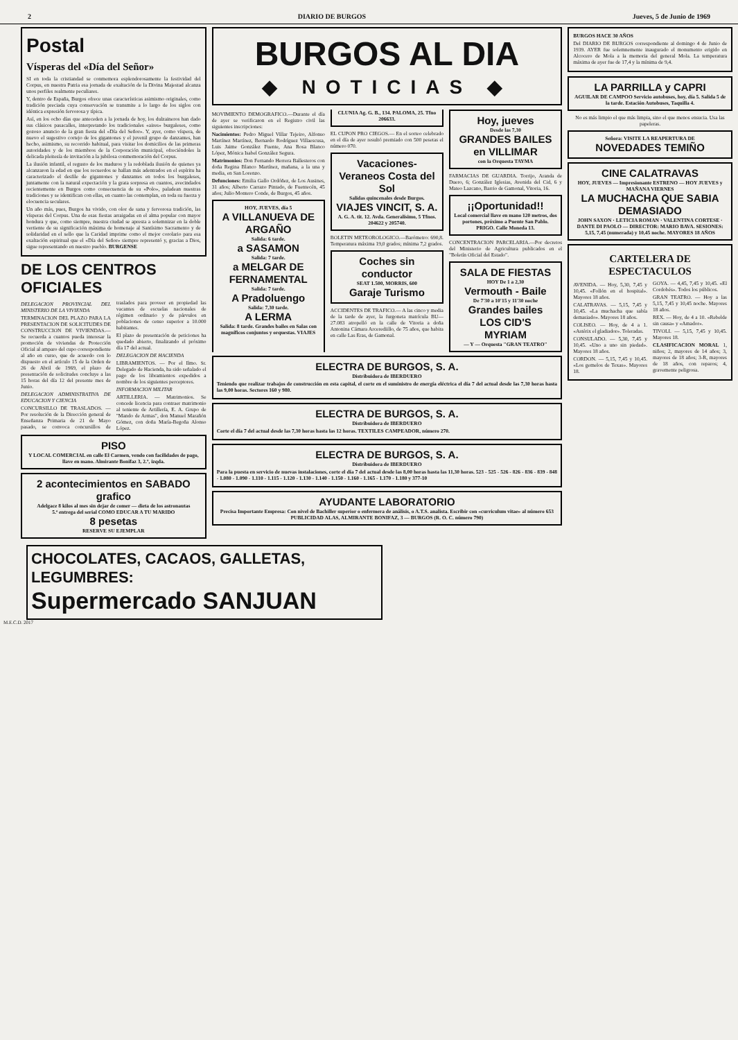2 DIARIO DE BURGOS Jueves, 5 de Junio de 1969
Postal
Vísperas del «Día del Señor»
SI en toda la cristiandad se conmemora esplendorosamente la festividad del Corpus, en nuestra Patria esa jornada de exaltación de la Divina Majestad alcanza unos perfiles realmente peculiares.
Y, dentro de España, Burgos ofrece unas características asimismo originales, como tradición preciada cuya conservación se transmite a lo largo de los siglos con idéntica expresión fervorosa y típica.
Así, en los ocho días que anteceden a la jornada de hoy, los dulzaineros han dado sus clásicos pasacalles, interpretando los tradicionales «aires» burgaleses, como gozoso anuncio de la gran fiesta del «Día del Señor». Y, ayer, como víspera, de nuevo el sugestivo cortejo de los gigantones y el juvenil grupo de danzantes, han hecho, asimismo, su recorrido habitual, para visitar los domicilios de las primeras autoridades y de los miembros de la Corporación municipal, ofreciéndoles la delicada pleitesía de invitación a la jubilosa conmemoración del Corpus.
La ilusión infantil, el regusto de los maduros y la redoblada ilusión de quienes ya alcanzaron la edad en que los recuerdos se hallan más adentrados en el espíritu ha caracterizado el desfile de gigantones y danzantes en todos los burgaleses, juntamente con la natural expectación y la grata sorpresa en cuantos, avecindados recientemente en Burgos como consecuencia de su «Polo», paladean nuestras tradiciones y se identifican con ellas, en cuanto las contemplan, en toda su fuerza y elocuencia seculares.
Un año más, pues, Burgos ha vivido, con olor de sana y fervorosa tradición, las vísperas del Corpus. Una de esas fiestas arraigadas en el alma popular con mayor hondura y que, como siempre, nuestra ciudad se apresta a solemnizar en la doble vertiente de su significación máxima de homenaje al Santísimo Sacramento y de solidaridad en el sello que la Caridad imprime como el mejor corolario para esa exaltación espiritual que el «Día del Señor» siempre representó y, gracias a Dios, sigue representando en nuestro pueblo. BURGENSE
DE LOS CENTROS OFICIALES
DELEGACION PROVINCIAL DEL MINISTERIO DE LA VIVIENDA
TERMINACION DEL PLAZO PARA LA PRESENTACION DE SOLICITUDES DE CONSTRUCCION DE VIVIENDAS.— Se recuerda a cuantos pueda interesar la promoción de viviendas de Protección Oficial al amparo del cupo correspondiente al año en curso, que de acuerdo con lo dispuesto en el artículo 15 de la Orden de 26 de Abril de 1969, el plazo de presentación de solicitudes concluye a las 15 horas del día 12 del presente mes de Junio.
DELEGACION ADMINISTRATIVA DE EDUCACION Y CIENCIA
CONCURSILLO DE TRASLADOS. — Por resolución de la Dirección general de Enseñanza Primaria de 21 de Mayo pasado, se convoca concursillos de traslados para proveer en propiedad las vacantes de escuelas nacionales de régimen ordinario y de párvulos en poblaciones de censo superior a 10.000 habitantes.
El plazo de presentación de peticiones ha quedado abierto, finalizando el próximo día 17 del actual.
DELEGACION DE HACIENDA
LIBRAMIENTOS. — Por el Ilmo. Sr. Delegado de Hacienda, ha sido señalado el pago de los libramientos expedidos a nombre de los siguientes perceptores.
INFORMACION MILITAR
ARTILLERIA. — Matrimonios. Se concede licencia para contraer matrimonio al teniente de Artillería, E. A. Grupo de "Mando de Armas", don Manuel Marañón Gómez, con doña María-Begoña Alonso López.
PISO
Y LOCAL COMERCIAL en calle El Carmen, vendo con facilidades de pago, llave en mano. Almirante Bonifaz 3, 2.º, izqda.
2 acontecimientos en SABADO grafico
Adelgace 8 kilos al mes sin dejar de comer — dieta de los astronautas
5.ª entrega del serial COMO EDUCAR A TU MARIDO
8 pesetas
RESERVE SU EJEMPLAR
BURGOS AL DIA
◆ NOTICIAS ◆
MOVIMIENTO DEMOGRAFICO.—Durante el día de ayer se verificaron en el Registro civil las siguientes inscripciones:
Nacimientos: Pedro Miguel Villar Tejeiro, Alfonso Martínez Martínez, Bernardo Rodríguez Villaescusa, Luis Jaime González Fuente, Ana Rosa Blanco López, Mónica Isabel González Segura.
Matrimonios: Don Fernando Herrera Ballesteros con doña Regina Blanco Martínez, mañana, a la una y media, en San Lorenzo.
Defunciones: Emilia Gallo Ordóñez, de Los Ausines, 31 años; Alberto Carrazo Pintado, de Fuentecén, 45 años; Julio Montero Conde, de Burgos, 45 años.
HOY, JUEVES, día 5
A VILLANUEVA DE ARGAÑO
Salida: 6 tarde.
a SASAMON
Salida: 7 tarde.
a MELGAR DE FERNAMENTAL
Salida: 7 tarde.
A Pradoluengo
Salida: 7,30 tarde.
A LERMA
Salida: 8 tarde. Grandes bailes en Salas con magníficos conjuntos y orquestas. VIAJES CLUNIA Ag. G. B., 134. PALOMA, 25. Tfno 206633.
EL CUPON PRO CIEGOS.— En el sorteo celebrado en el día de ayer resultó premiado con 500 pesetas el número 070.
Vacaciones-Veraneos Costa del Sol
Salidas quincenales desde Burgos.
VIAJES VINCIT, S. A.
A. G. A. tit. 12. Avda. Generalísimo, 5 Tfnos. 204622 y 205740.
BOLETIN METEOROLOGICO.—Barómetro: 690,8. Temperatura máxima 19,0 grados; mínima 7,2 grados.
Coches sin conductor
SEAT 1.500, MORRIS, 600
Garaje Turismo
ACCIDENTES DE TRAFICO.— A las cinco y media de la tarde de ayer, la furgoneta matrícula BU—27.083 atropelló en la calle de Vitoria a doña Antonina Cámara Arcerediillo, de 75 años, que habita en calle Las Eras, de Gamonal.
Hoy, jueves
Desde las 7,30
GRANDES BAILES en VILLIMAR
con la Orquesta TAYMA
FARMACIAS DE GUARDIA. Torrijo, Aranda de Duero, 6; González Iglesias, Avenida del Cid, 6 y Mateo Lazcano, Barrio de Gamonal, Vitoria, 16.
¡¡Oportunidad!!
Local comercial llave en mano 120 metros, dos portones, próximo a Puente San Pablo. PRIGO. Calle Moneda 13.
CONCENTRACION PARCELARIA.—Por decretos del Ministerio de Agricultura publicados en el "Boletín Oficial del Estado".
SALA DE FIESTAS
HOY De 1 a 2,30
Vermouth - Baile
De 7'30 a 10'15 y 11'30 noche
Grandes bailes
LOS CID'S
MYRIAM
— Y — Orquesta "GRAN TEATRO"
ELECTRA DE BURGOS, S. A.
Distribuidora de IBERDUERO
Teniendo que realizar trabajos de construcción en esta capital, el corte en el suministro de energía eléctrica el día 7 del actual desde las 7,30 horas hasta las 9,00 horas. Sectores 160 y 980.
ELECTRA DE BURGOS, S. A.
Distribuidora de IBERDUERO
Corte el día 7 del actual desde las 7,30 horas hasta las 12 horas. TEXTILES CAMPEADOR, número 270.
ELECTRA DE BURGOS, S. A.
Distribuidora de IBERDUERO
Para la puesta en servicio de nuevas instalaciones, corte el día 7 del actual desde las 8,00 horas hasta las 11,30 horas. 523 - 525 - 526 - 826 - 836 - 839 - 848 - 1.080 - 1.090 - 1.110 - 1.115 - 1.120 - 1.130 - 1.140 - 1.150 - 1.160 - 1.165 - 1.170 - 1.180 y 377-10
AYUDANTE LABORATORIO
Precisa Importante Empresa: Con nivel de Bachiller superior o enfermera de análisis, o A.T.S. analista. Escribir con «curriculum vitae» al número 653 PUBLICIDAD ALAS, ALMIRANTE BONIFAZ, 3 — BURGOS (R. O. C. número 790)
BURGOS HACE 30 AÑOS
Del DIARIO DE BURGOS correspondiente al domingo 4 de Junio de 1939. AYER fue solemnemente inaugurado el monumento erigido en Alcocero de Mola a la memoria del general Mola. La temperatura máxima de ayer fue de 17,4 y la mínima de 9,4.
LA PARRILLA y CAPRI
AGUILAR DE CAMPOO Servicio autobuses, hoy, día 5. Salida 5 de la tarde. Estación Autobuses, Taquilla 4.
No es más limpio el que más limpia, sino el que menos ensucia. Usa las papeleras.
Señora: VISITE LA REAPERTURA DE
NOVEDADES TEMIÑO
CINE CALATRAVAS
HOY, JUEVES — Impresionante ESTRENO — HOY JUEVES y MAÑANA VIERNES
LA MUCHACHA QUE SABIA DEMASIADO
JOHN SAXON · LETICIA ROMAN · VALENTINA CORTESE · DANTE DI PAOLO — DIRECTOR: MARIO BAVA. SESIONES: 5,15, 7,45 (numerada) y 10,45 noche. MAYORES 18 AÑOS
CARTELERA DE ESPECTACULOS
AVENIDA. — Hoy, 5,30, 7,45 y 10,45. «Follón en el hospital». Mayores 18 años.
CALATRAVAS. — 5,15, 7,45 y 10,45. «La muchacha que sabía demasiado». Mayores 18 años.
COLISEO. — Hoy, de 4 a 1. «Astérix el gladiador». Toleradas.
CONSULADO. — 5,30, 7,45 y 10,45. «Uno a uno sin piedad». Mayores 18 años.
CORDON. — 5,15, 7,45 y 10,45. «Los gemelos de Texas». Mayores 18.
GOYA. — 4,45, 7,45 y 10,45. «El Cordobés». Todos los públicos.
GRAN TEATRO. — Hoy a las 5,15, 7,45 y 10,45 noche. Mayores 18 años.
REX. — Hoy, de 4 a 10. «Rebelde sin causa» y «Amador».
TIVOLI. — 5,15, 7,45 y 10,45. Mayores 18.
CLASIFICACION MORAL 1, niños; 2, mayores de 14 años; 3, mayores de 18 años; 3-R, mayores de 18 años, con reparos; 4, gravemente peligrosa.
CHOCOLATES, CACAOS, GALLETAS, LEGUMBRES:
Supermercado SANJUAN
M.E.C.D. 2017